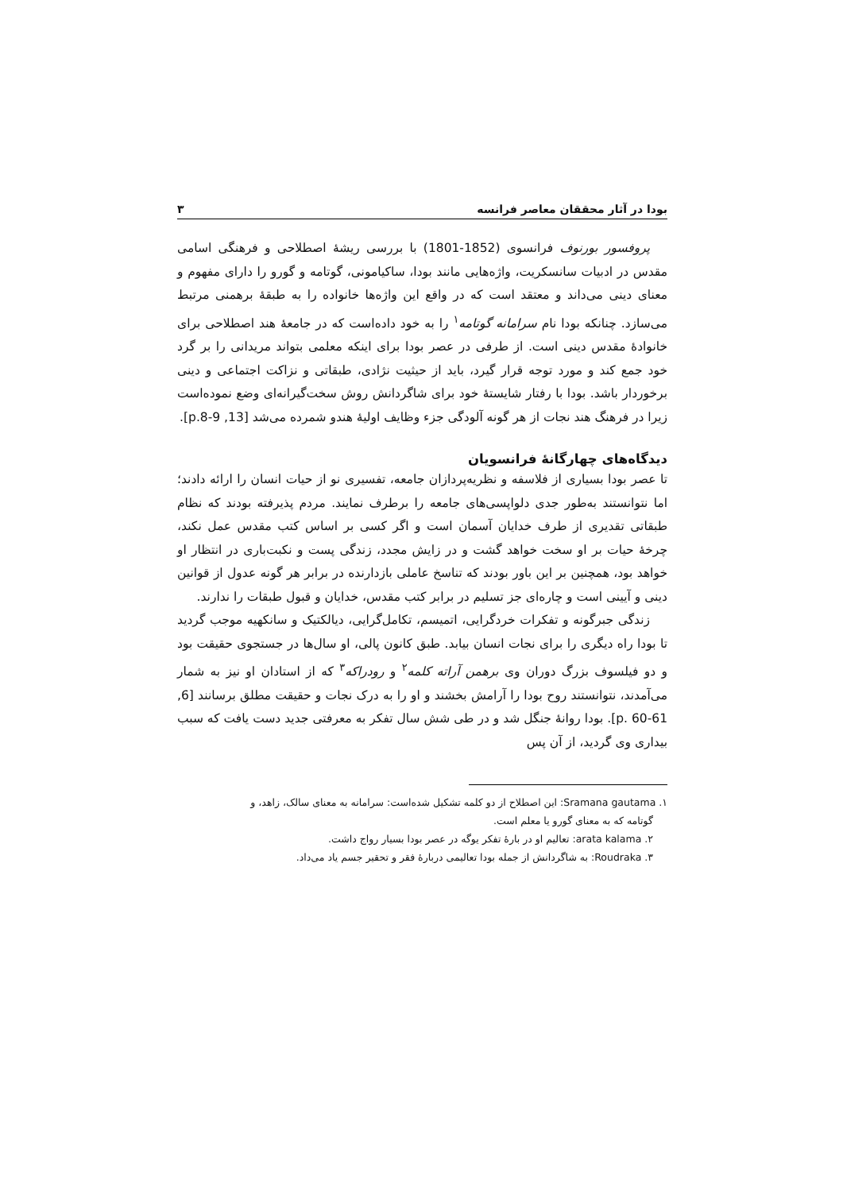بودا در آثار محققان معاصر فرانسه ۳
پروفسور بورنوف فرانسوی (1852-1801) با بررسی ریشهٔ اصطلاحی و فرهنگی اسامی مقدس در ادبیات سانسکریت، واژه‌هایی مانند بودا، ساکیامونی، گوتامه و گورو را دارای مفهوم و معنای دینی می‌داند و معتقد است که در واقع این واژه‌ها خانواده را به طبقهٔ برهمنی مرتبط می‌سازد. چنانکه بودا نام سرامانه گوتامه<sup>۱</sup> را به خود داده‌است که در جامعهٔ هند اصطلاحی برای خانوادهٔ مقدس دینی است. از طرفی در عصر بودا برای اینکه معلمی بتواند مریدانی را بر گرد خود جمع کند و مورد توجه قرار گیرد، باید از حیثیت نژادی، طبقاتی و نزاکت اجتماعی و دینی برخوردار باشد. بودا با رفتار شایستهٔ خود برای شاگردانش روش سخت‌گیرانه‌ای وضع نموده‌است زیرا در فرهنگ هند نجات از هر گونه آلودگی جزء وظایف اولیهٔ هندو شمرده می‌شد [13, p.8-9].
دیدگاه‌های چهارگانهٔ فرانسویان
تا عصر بودا بسیاری از فلاسفه و نظریه‌پردازان جامعه، تفسیری نو از حیات انسان را ارائه دادند؛ اما نتوانستند به‌طور جدی دلواپسی‌های جامعه را برطرف نمایند. مردم پذیرفته بودند که نظام طبقاتی تقدیری از طرف خدایان آسمان است و اگر کسی بر اساس کتب مقدس عمل نکند، چرخهٔ حیات بر او سخت خواهد گشت و در زایش مجدد، زندگی پست و نکبت‌باری در انتظار او خواهد بود، همچنین بر این باور بودند که تناسخ عاملی بازدارنده در برابر هر گونه عدول از قوانین دینی و آیینی است و چاره‌ای جز تسلیم در برابر کتب مقدس، خدایان و قبول طبقات را ندارند.
زندگی جبرگونه و تفکرات خردگرایی، اتمیسم، تکامل‌گرایی، دیالکتیک و سانکهیه موجب گردید تا بودا راه دیگری را برای نجات انسان بیابد. طبق کانون پالی، او سال‌ها در جستجوی حقیقت بود و دو فیلسوف بزرگ دوران وی برهمن آراته کلمه<sup>۲</sup> و رودراکه<sup>۳</sup> که از استادان او نیز به شمار می‌آمدند، نتوانستند روح بودا را آرامش بخشند و او را به درک نجات و حقیقت مطلق برسانند [6, p. 60-61]. بودا روانهٔ جنگل شد و در طی شش سال تفکر به معرفتی جدید دست یافت که سبب بیداری وی گردید، از آن پس
۱. Sramana gautama: این اصطلاح از دو کلمه تشکیل شده‌است: سرامانه به معنای سالک، زاهد، و
گوتامه که به معنای گورو یا معلم است.
۲. arata kalama: تعالیم او در بارهٔ تفکر یوگه در عصر بودا بسیار رواج داشت.
۳. Roudraka: به شاگردانش از جمله بودا تعالیمی دربارهٔ فقر و تحقیر جسم یاد می‌داد.